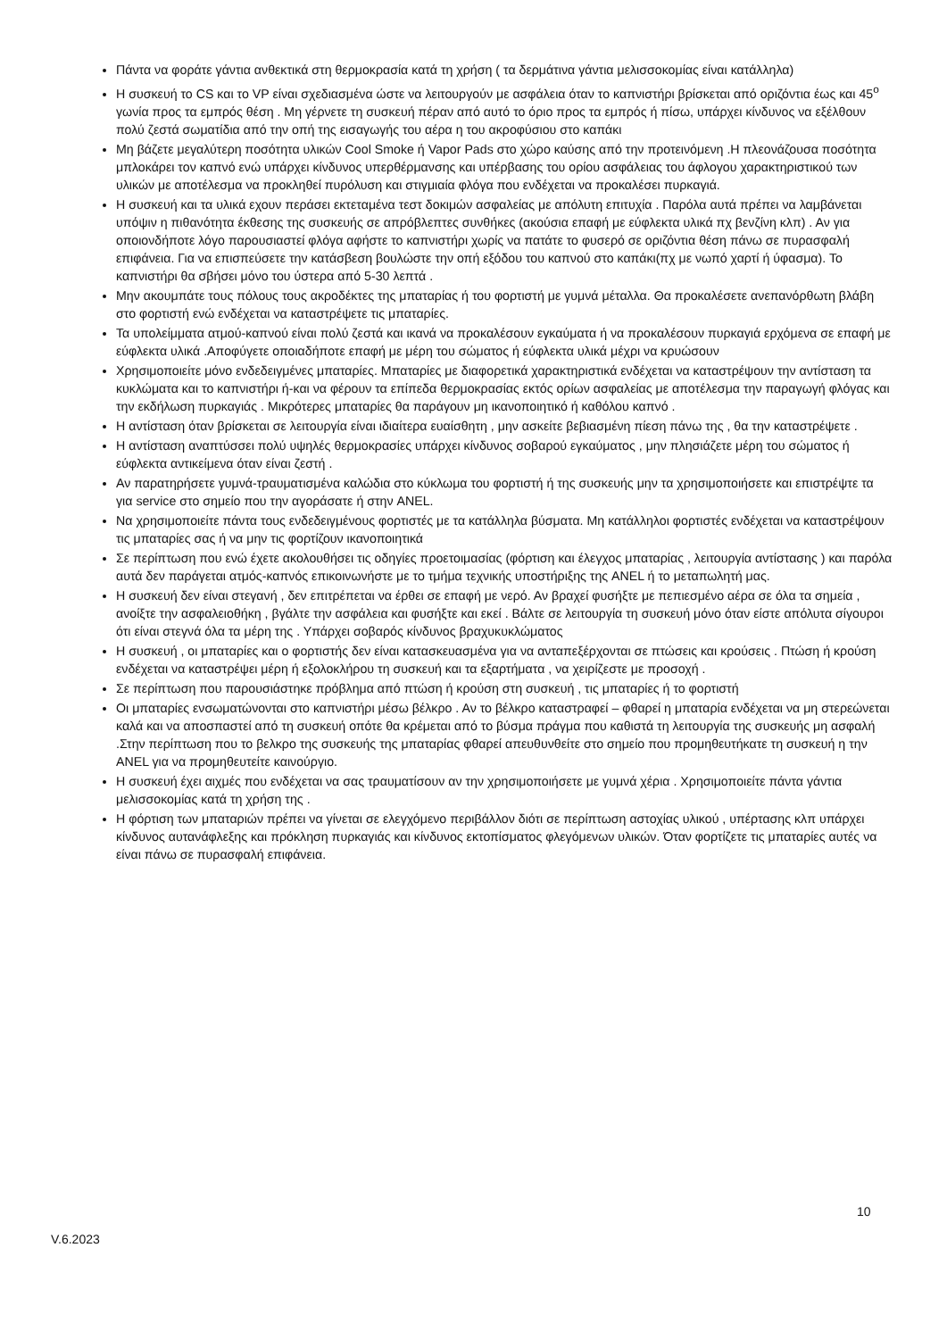Πάντα να φοράτε γάντια ανθεκτικά στη θερμοκρασία κατά τη χρήση ( τα δερμάτινα γάντια μελισσοκομίας είναι κατάλληλα)
Η συσκευή το CS και το VP είναι σχεδιασμένα ώστε να λειτουργούν με ασφάλεια όταν το καπνιστήρι βρίσκεται από οριζόντια έως και 45<sup>ο</sup> γωνία προς τα εμπρός θέση . Μη γέρνετε τη συσκευή πέραν από αυτό το όριο προς τα εμπρός ή πίσω, υπάρχει κίνδυνος να εξέλθουν πολύ ζεστά σωματίδια από την οπή της εισαγωγής του αέρα η του ακροφύσιου στο καπάκι
Μη βάζετε μεγαλύτερη ποσότητα υλικών Cool Smoke ή Vapor Pads στο χώρο καύσης από την προτεινόμενη .Η πλεονάζουσα ποσότητα μπλοκάρει τον καπνό ενώ υπάρχει κίνδυνος υπερθέρμανσης και υπέρβασης του ορίου ασφάλειας του άφλογου χαρακτηριστικού των υλικών με αποτέλεσμα να προκληθεί πυρόλυση και στιγμιαία φλόγα που ενδέχεται να προκαλέσει πυρκαγιά.
Η συσκευή και τα υλικά εχουν περάσει εκτεταμένα τεστ δοκιμών ασφαλείας με απόλυτη επιτυχία . Παρόλα αυτά πρέπει να λαμβάνεται υπόψιν η πιθανότητα έκθεσης της συσκευής σε απρόβλεπτες συνθήκες (ακούσια επαφή με εύφλεκτα υλικά πχ βενζίνη κλπ) . Αν για οποιονδήποτε λόγο παρουσιαστεί φλόγα αφήστε το καπνιστήρι χωρίς να πατάτε το φυσερό σε οριζόντια θέση πάνω σε πυρασφαλή επιφάνεια. Για να επισπεύσετε την κατάσβεση βουλώστε την οπή εξόδου του καπνού στο καπάκι(πχ με νωπό χαρτί ή ύφασμα). Το καπνιστήρι θα σβήσει μόνο του ύστερα από 5-30 λεπτά .
Μην ακουμπάτε τους πόλους τους ακροδέκτες της μπαταρίας ή του φορτιστή με γυμνά μέταλλα. Θα προκαλέσετε ανεπανόρθωτη βλάβη στο φορτιστή ενώ ενδέχεται να καταστρέψετε τις μπαταρίες.
Τα υπολείμματα ατμού-καπνού είναι πολύ ζεστά και ικανά να προκαλέσουν εγκαύματα ή να προκαλέσουν πυρκαγιά ερχόμενα σε επαφή με εύφλεκτα υλικά .Αποφύγετε οποιαδήποτε επαφή με μέρη του σώματος ή εύφλεκτα υλικά μέχρι να κρυώσουν
Χρησιμοποιείτε μόνο ενδεδειγμένες μπαταρίες. Μπαταρίες με διαφορετικά χαρακτηριστικά ενδέχεται να καταστρέψουν την αντίσταση τα κυκλώματα και το καπνιστήρι ή-και να φέρουν τα επίπεδα θερμοκρασίας εκτός ορίων ασφαλείας με αποτέλεσμα την παραγωγή φλόγας και την εκδήλωση πυρκαγιάς . Μικρότερες μπαταρίες θα παράγουν μη ικανοποιητικό ή καθόλου καπνό .
Η αντίσταση όταν βρίσκεται σε λειτουργία είναι ιδιαίτερα ευαίσθητη , μην ασκείτε βεβιασμένη πίεση πάνω της , θα την καταστρέψετε .
Η αντίσταση αναπτύσσει πολύ υψηλές θερμοκρασίες υπάρχει κίνδυνος σοβαρού εγκαύματος , μην πλησιάζετε μέρη του σώματος ή εύφλεκτα αντικείμενα όταν είναι ζεστή .
Αν παρατηρήσετε γυμνά-τραυματισμένα καλώδια στο κύκλωμα του φορτιστή ή της συσκευής μην τα χρησιμοποιήσετε και επιστρέψτε τα για service στο σημείο που την αγοράσατε ή στην ANEL.
Να χρησιμοποιείτε πάντα τους ενδεδειγμένους φορτιστές με τα κατάλληλα βύσματα. Μη κατάλληλοι φορτιστές ενδέχεται να καταστρέψουν τις μπαταρίες σας ή να μην τις φορτίζουν ικανοποιητικά
Σε περίπτωση που ενώ έχετε ακολουθήσει τις οδηγίες προετοιμασίας (φόρτιση και έλεγχος μπαταρίας , λειτουργία αντίστασης ) και παρόλα αυτά δεν παράγεται ατμός-καπνός επικοινωνήστε με το τμήμα τεχνικής υποστήριξης της ANEL ή το μεταπωλητή μας.
Η συσκευή δεν είναι στεγανή , δεν επιτρέπεται να έρθει σε επαφή με νερό. Αν βραχεί φυσήξτε με πεπιεσμένο αέρα σε όλα τα σημεία , ανοίξτε την ασφαλειοθήκη , βγάλτε την ασφάλεια και φυσήξτε και εκεί . Βάλτε σε λειτουργία τη συσκευή μόνο όταν είστε απόλυτα σίγουροι ότι είναι στεγνά όλα τα μέρη της . Υπάρχει σοβαρός κίνδυνος βραχυκυκλώματος
Η συσκευή , οι μπαταρίες και ο φορτιστής δεν είναι κατασκευασμένα για να ανταπεξέρχονται σε πτώσεις και κρούσεις . Πτώση ή κρούση ενδέχεται να καταστρέψει μέρη ή εξολοκλήρου τη συσκευή και τα εξαρτήματα , να χειρίζεστε με προσοχή .
Σε περίπτωση που παρουσιάστηκε πρόβλημα από πτώση ή κρούση στη συσκευή , τις μπαταρίες ή το φορτιστή
Οι μπαταρίες ενσωματώνονται στο καπνιστήρι μέσω βέλκρο . Αν το βέλκρο καταστραφεί – φθαρεί η μπαταρία ενδέχεται να μη στερεώνεται καλά και να αποσπαστεί από τη συσκευή οπότε θα κρέμεται από το βύσμα πράγμα που καθιστά τη λειτουργία της συσκευής μη ασφαλή .Στην περίπτωση που το βελκρο της συσκευής της μπαταρίας φθαρεί απευθυνθείτε στο σημείο που προμηθευτήκατε τη συσκευή η την ANEL για να προμηθευτείτε καινούργιο.
Η συσκευή έχει αιχμές που ενδέχεται να σας τραυματίσουν αν την χρησιμοποιήσετε με γυμνά χέρια . Χρησιμοποιείτε πάντα γάντια μελισσοκομίας κατά τη χρήση της .
Η φόρτιση των μπαταριών πρέπει να γίνεται σε ελεγχόμενο περιβάλλον διότι σε περίπτωση αστοχίας υλικού , υπέρτασης κλπ υπάρχει κίνδυνος αυτανάφλεξης και πρόκληση πυρκαγιάς και κίνδυνος εκτοπίσματος φλεγόμενων υλικών. Όταν φορτίζετε τις μπαταρίες αυτές να είναι πάνω σε πυρασφαλή επιφάνεια.
10
V.6.2023